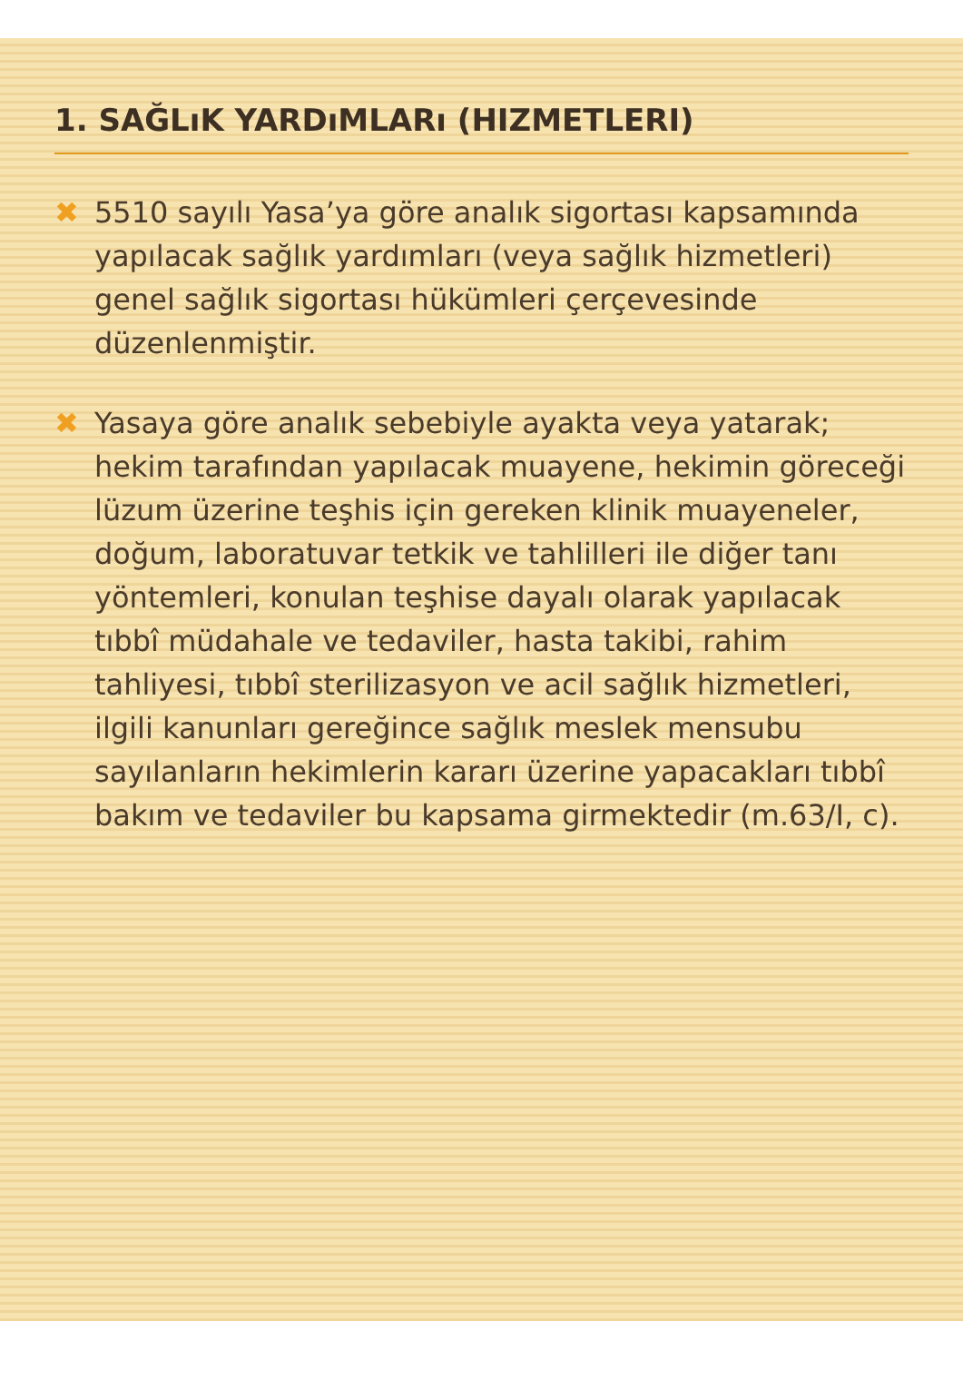1. SAĞLıK YARDıMLARı (HIZMETLERI)
✖ 5510 sayılı Yasa’ya göre analık sigortası kapsamında yapılacak sağlık yardımları (veya sağlık hizmetleri) genel sağlık sigortası hükümleri çerçevesinde düzenlenmiştir.
✖ Yasaya göre analık sebebiyle ayakta veya yatarak; hekim tarafından yapılacak muayene, hekimin göreceği lüzum üzerine teşhis için gereken klinik muayeneler, doğum, laboratuvar tetkik ve tahlilleri ile diğer tanı yöntemleri, konulan teşhise dayalı olarak yapılacak tıbbî müdahale ve tedaviler, hasta takibi, rahim tahliyesi, tıbbî sterilizasyon ve acil sağlık hizmetleri, ilgili kanunları gereğince sağlık meslek mensubu sayılanların hekimlerin kararı üzerine yapacakları tıbbî bakım ve tedaviler bu kapsama girmektedir (m.63/I, c).